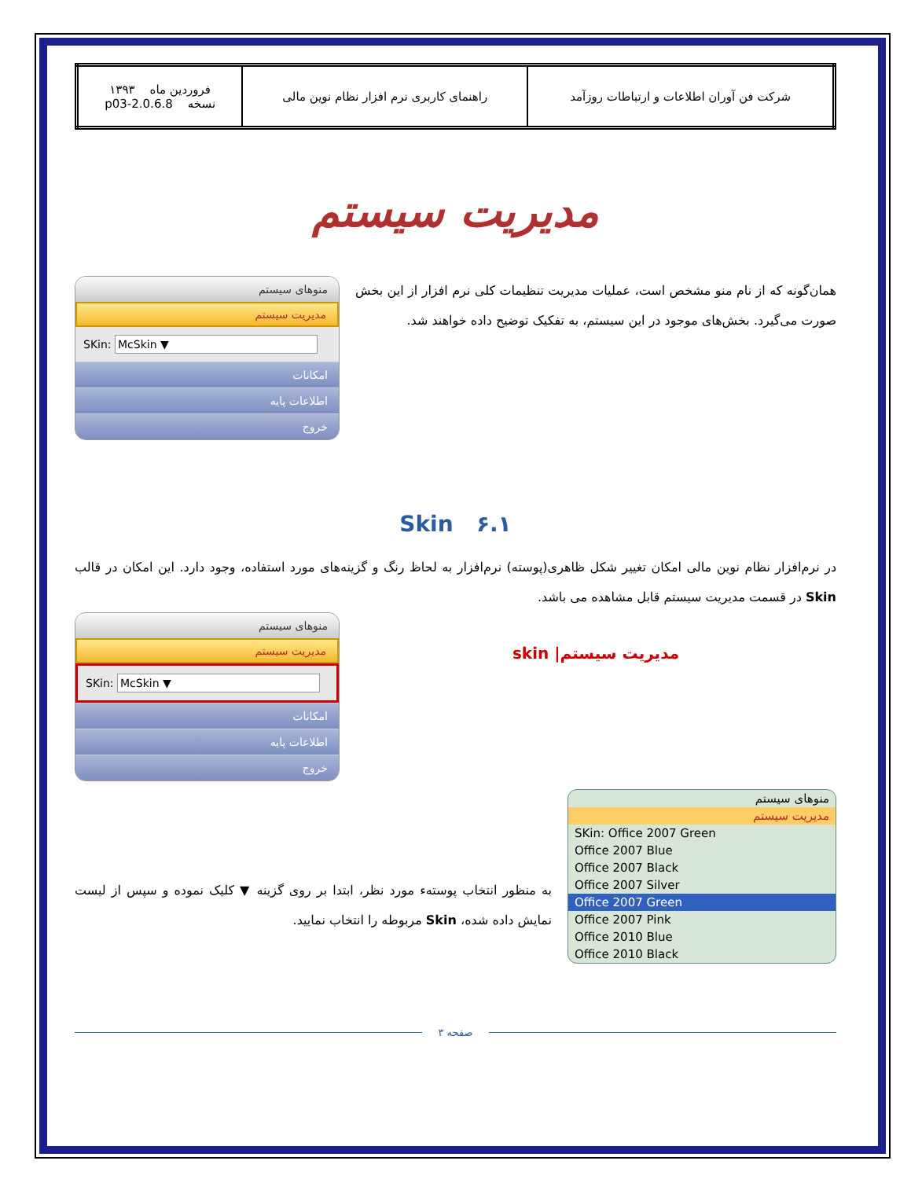| شرکت فن آوران اطلاعات و ارتباطات روزآمد | راهنمای کاربری نرم افزار نظام نوین مالی | فروردین ماه ۱۳۹۳ نسخه 2.0.6.8-p03 |
مدیریت سیستم
همان‌گونه که از نام منو مشخص است، عملیات مدیریت تنظیمات کلی نرم افزار از این بخش صورت می‌گیرد. بخش‌های موجود در این سیستم، به تفکیک توضیح داده خواهند شد.
منوهای سیستم
مدیریت سیستم
SKin: McSkin ▼
امکانات
اطلاعات پایه
خروج
۶.۱ Skin
در نرم‌افزار نظام نوین مالی امکان تغییر شکل ظاهری(پوسته) نرم‌افزار به لحاظ رنگ و گزینه‌های مورد استفاده، وجود دارد. این امکان در قالب Skin در قسمت مدیریت سیستم قابل مشاهده می باشد.
مدیریت سیستم| skin
منوهای سیستم
مدیریت سیستم
SKin: McSkin ▼
امکانات
اطلاعات پایه
خروج
منوهای سیستم
مدیریت سیستم
SKin: Office 2007 Green
Office 2007 Blue
Office 2007 Black
Office 2007 Silver
Office 2007 Green
Office 2007 Pink
Office 2010 Blue
Office 2010 Black
به منظور انتخاب پوستهء مورد نظر، ابتدا بر روی گزینه ▼ کلیک نموده و سپس از لیست نمایش داده شده، Skin مربوطه را انتخاب نمایید.
صفحه ۳